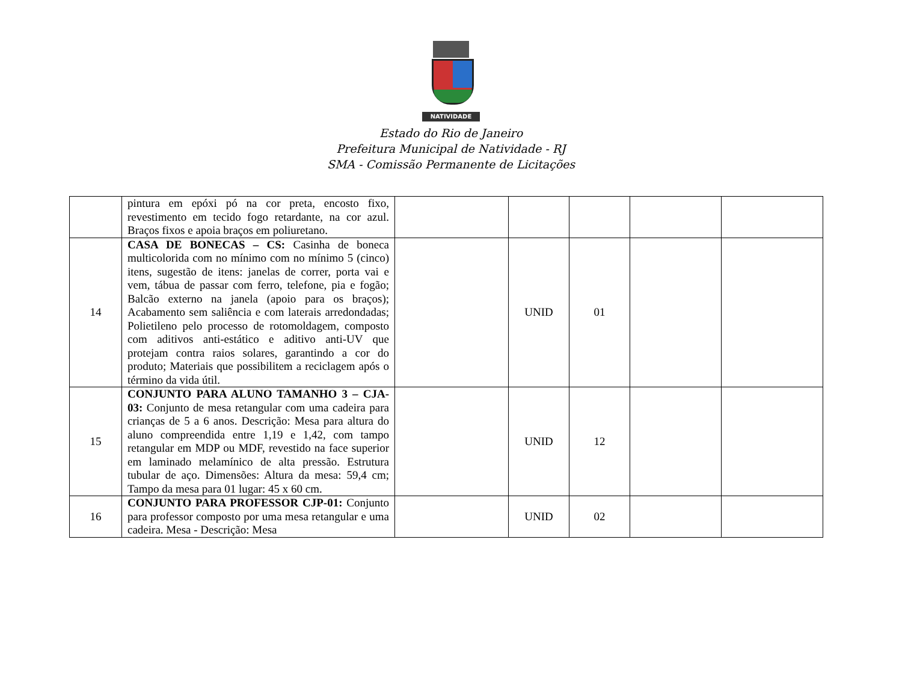NATIVIDADE
Estado do Rio de Janeiro
Prefeitura Municipal de Natividade - RJ
SMA - Comissão Permanente de Licitações
| | pintura em epóxi pó na cor preta, encosto fixo, revestimento em tecido fogo retardante, na cor azul. Braços fixos e apoia braços em poliuretano. | | | | | |
| 14 | CASA DE BONECAS – CS: Casinha de boneca multicolorida com no mínimo com no mínimo 5 (cinco) itens, sugestão de itens: janelas de correr, porta vai e vem, tábua de passar com ferro, telefone, pia e fogão; Balcão externo na janela (apoio para os braços); Acabamento sem saliência e com laterais arredondadas; Polietileno pelo processo de rotomoldagem, composto com aditivos anti-estático e aditivo anti-UV que protejam contra raios solares, garantindo a cor do produto; Materiais que possibilitem a reciclagem após o término da vida útil. | | UNID | 01 | | |
| 15 | CONJUNTO PARA ALUNO TAMANHO 3 – CJA-03: Conjunto de mesa retangular com uma cadeira para crianças de 5 a 6 anos. Descrição: Mesa para altura do aluno compreendida entre 1,19 e 1,42, com tampo retangular em MDP ou MDF, revestido na face superior em laminado melamínico de alta pressão. Estrutura tubular de aço. Dimensões: Altura da mesa: 59,4 cm; Tampo da mesa para 01 lugar: 45 x 60 cm. | | UNID | 12 | | |
| 16 | CONJUNTO PARA PROFESSOR CJP-01: Conjunto para professor composto por uma mesa retangular e uma cadeira. Mesa - Descrição: Mesa | | UNID | 02 | | |